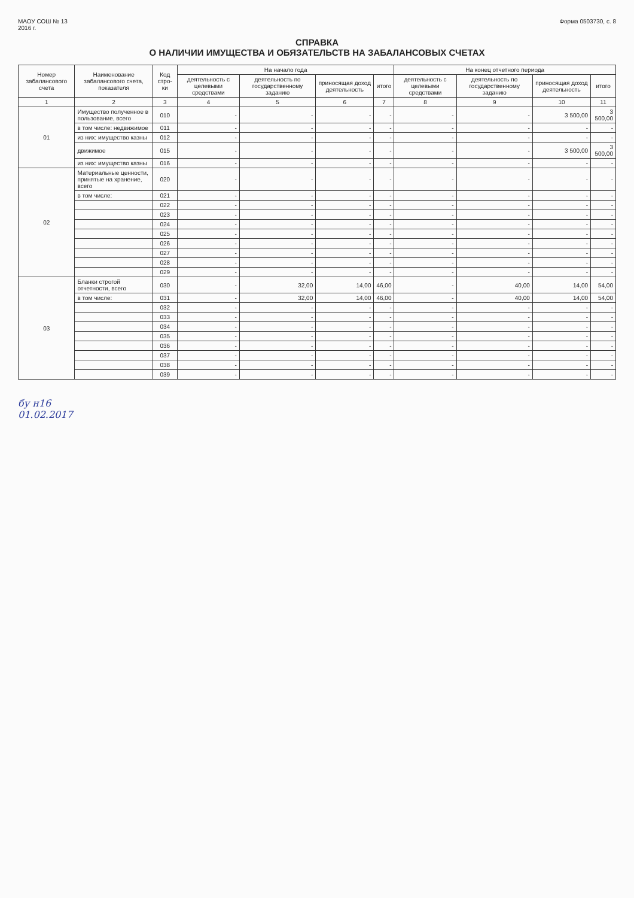МАОУ СОШ № 13
2016 г.
Форма 0503730, с. 8
СПРАВКА
О НАЛИЧИИ ИМУЩЕСТВА И ОБЯЗАТЕЛЬСТВ НА ЗАБАЛАНСОВЫХ СЧЕТАХ
| Номер забалансового счета | Наименование забалансового счета, показателя | Код стро-ки | На начало года | | | | На конец отчетного периода | | | |
| --- | --- | --- | --- | --- | --- | --- | --- | --- | --- | --- |
| | | | деятельность с целевыми средствами | деятельность по государственному заданию | приносящая доход деятельность | итого | деятельность с целевыми средствами | деятельность по государственному заданию | приносящая доход деятельность | итого |
| 1 | 2 | 3 | 4 | 5 | 6 | 7 | 8 | 9 | 10 | 11 |
| 01 | Имущество полученное в пользование, всего | 010 | - | - | - | - | - | - | 3 500,00 | 3 500,00 |
| | в том числе: недвижимое | 011 | - | - | - | - | - | - | - | - |
| | из них: имущество казны | 012 | - | - | - | - | - | - | - | - |
| | движимое | 015 | - | - | - | - | - | - | 3 500,00 | 3 500,00 |
| | из них: имущество казны | 016 | - | - | - | - | - | - | - | - |
| 02 | Материальные ценности, принятые на хранение, всего | 020 | - | - | - | - | - | - | - | - |
| | в том числе: | 021 | - | - | - | - | - | - | - | - |
| | | 022 | - | - | - | - | - | - | - | - |
| | | 023 | - | - | - | - | - | - | - | - |
| | | 024 | - | - | - | - | - | - | - | - |
| | | 025 | - | - | - | - | - | - | - | - |
| | | 026 | - | - | - | - | - | - | - | - |
| | | 027 | - | - | - | - | - | - | - | - |
| | | 028 | - | - | - | - | - | - | - | - |
| | | 029 | - | - | - | - | - | - | - | - |
| 03 | Бланки строгой отчетности, всего | 030 | - | 32,00 | 14,00 | 46,00 | - | 40,00 | 14,00 | 54,00 |
| | в том числе: | 031 | - | 32,00 | 14,00 | 46,00 | - | 40,00 | 14,00 | 54,00 |
| | | 032 | - | - | - | - | - | - | - | - |
| | | 033 | - | - | - | - | - | - | - | - |
| | | 034 | - | - | - | - | - | - | - | - |
| | | 035 | - | - | - | - | - | - | - | - |
| | | 036 | - | - | - | - | - | - | - | - |
| | | 037 | - | - | - | - | - | - | - | - |
| | | 038 | - | - | - | - | - | - | - | - |
| | | 039 | - | - | - | - | - | - | - | - |
бу н16
01.02.2017